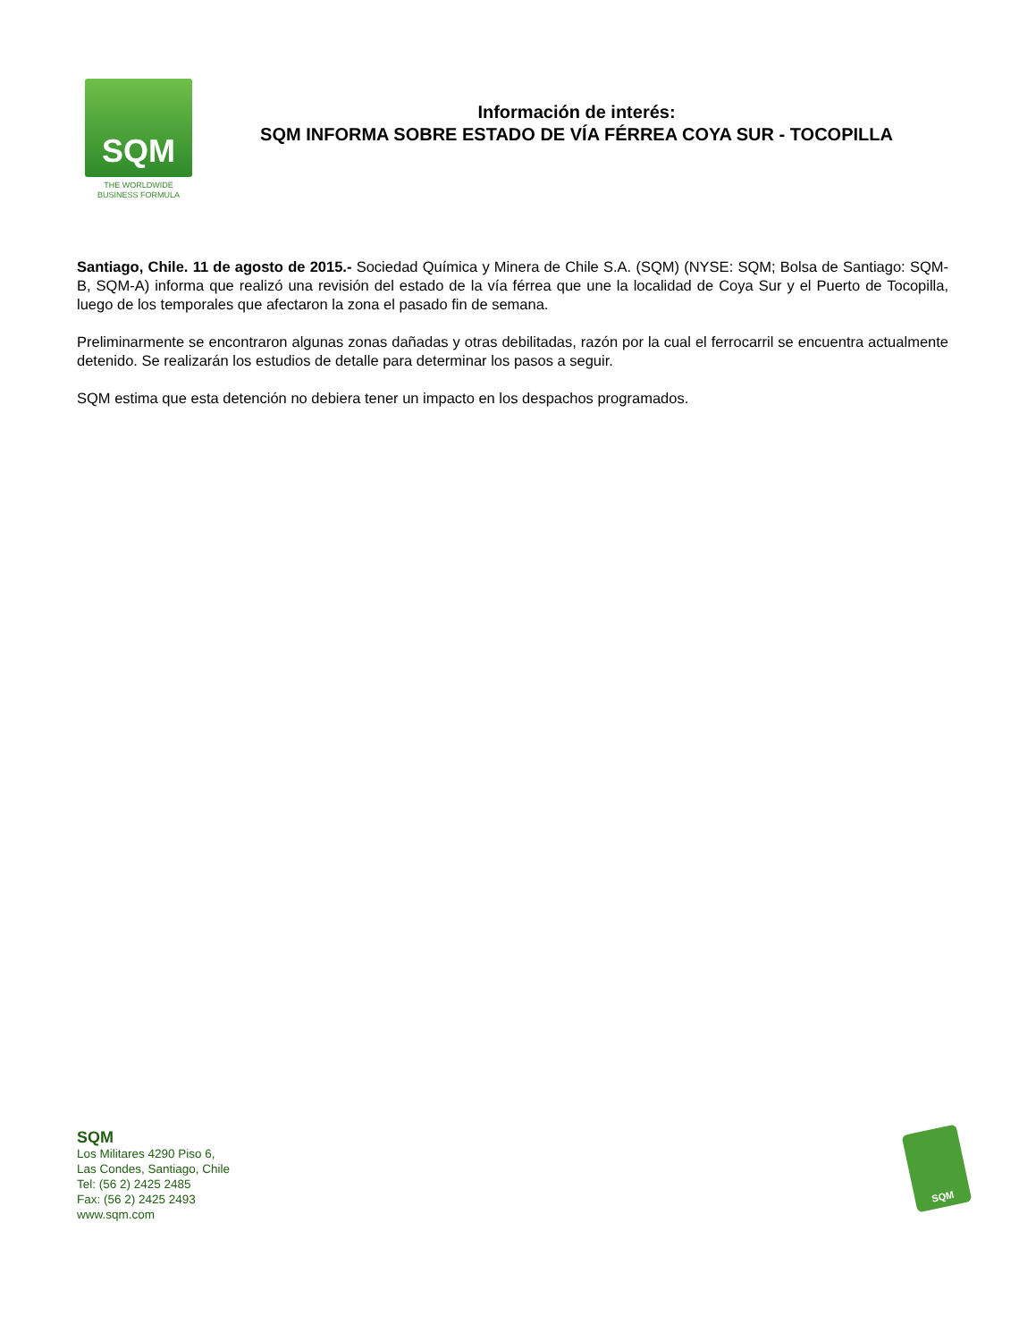SQM
THE WORLDWIDE
BUSINESS FORMULA
Información de interés:
SQM INFORMA SOBRE ESTADO DE VÍA FÉRREA COYA SUR - TOCOPILLA
Santiago, Chile. 11 de agosto de 2015.- Sociedad Química y Minera de Chile S.A. (SQM) (NYSE: SQM; Bolsa de Santiago: SQM-B, SQM-A) informa que realizó una revisión del estado de la vía férrea que une la localidad de Coya Sur y el Puerto de Tocopilla, luego de los temporales que afectaron la zona el pasado fin de semana.
Preliminarmente se encontraron algunas zonas dañadas y otras debilitadas, razón por la cual el ferrocarril se encuentra actualmente detenido. Se realizarán los estudios de detalle para determinar los pasos a seguir.
SQM estima que esta detención no debiera tener un impacto en los despachos programados.
SQM
Los Militares 4290 Piso 6,
Las Condes, Santiago, Chile
Tel: (56 2) 2425 2485
Fax: (56 2) 2425 2493
www.sqm.com
SQM